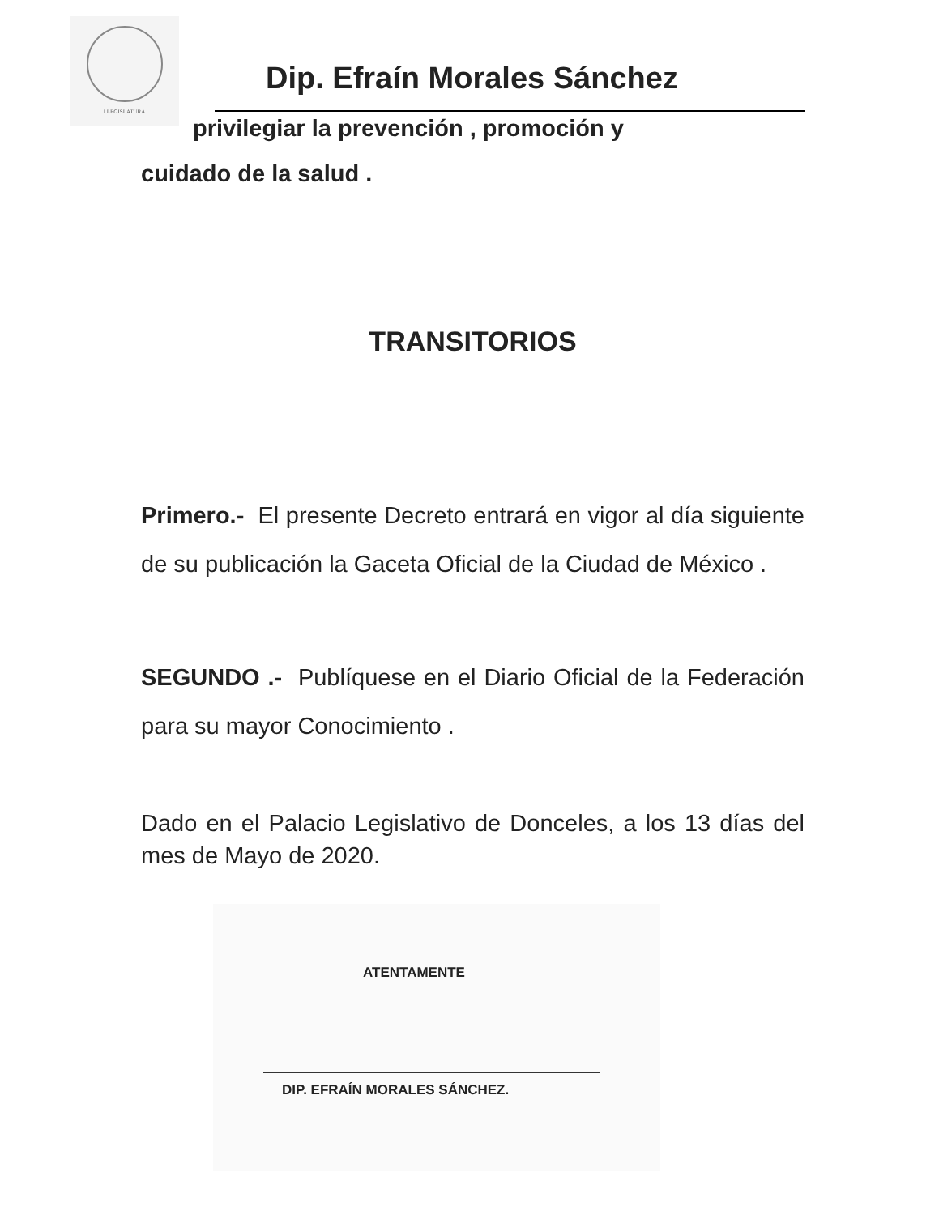I LEGISLATURA
Dip. Efraín Morales Sánchez
privilegiar la prevención , promoción y
cuidado de la salud .
TRANSITORIOS
Primero.- El presente Decreto entrará en vigor al día siguiente de su publicación la Gaceta Oficial de la Ciudad de México .
SEGUNDO .- Publíquese en el Diario Oficial de la Federación para su mayor Conocimiento .
Dado en el Palacio Legislativo de Donceles, a los 13 días del mes de Mayo de 2020.
ATENTAMENTE
DIP. EFRAÍN MORALES SÁNCHEZ.